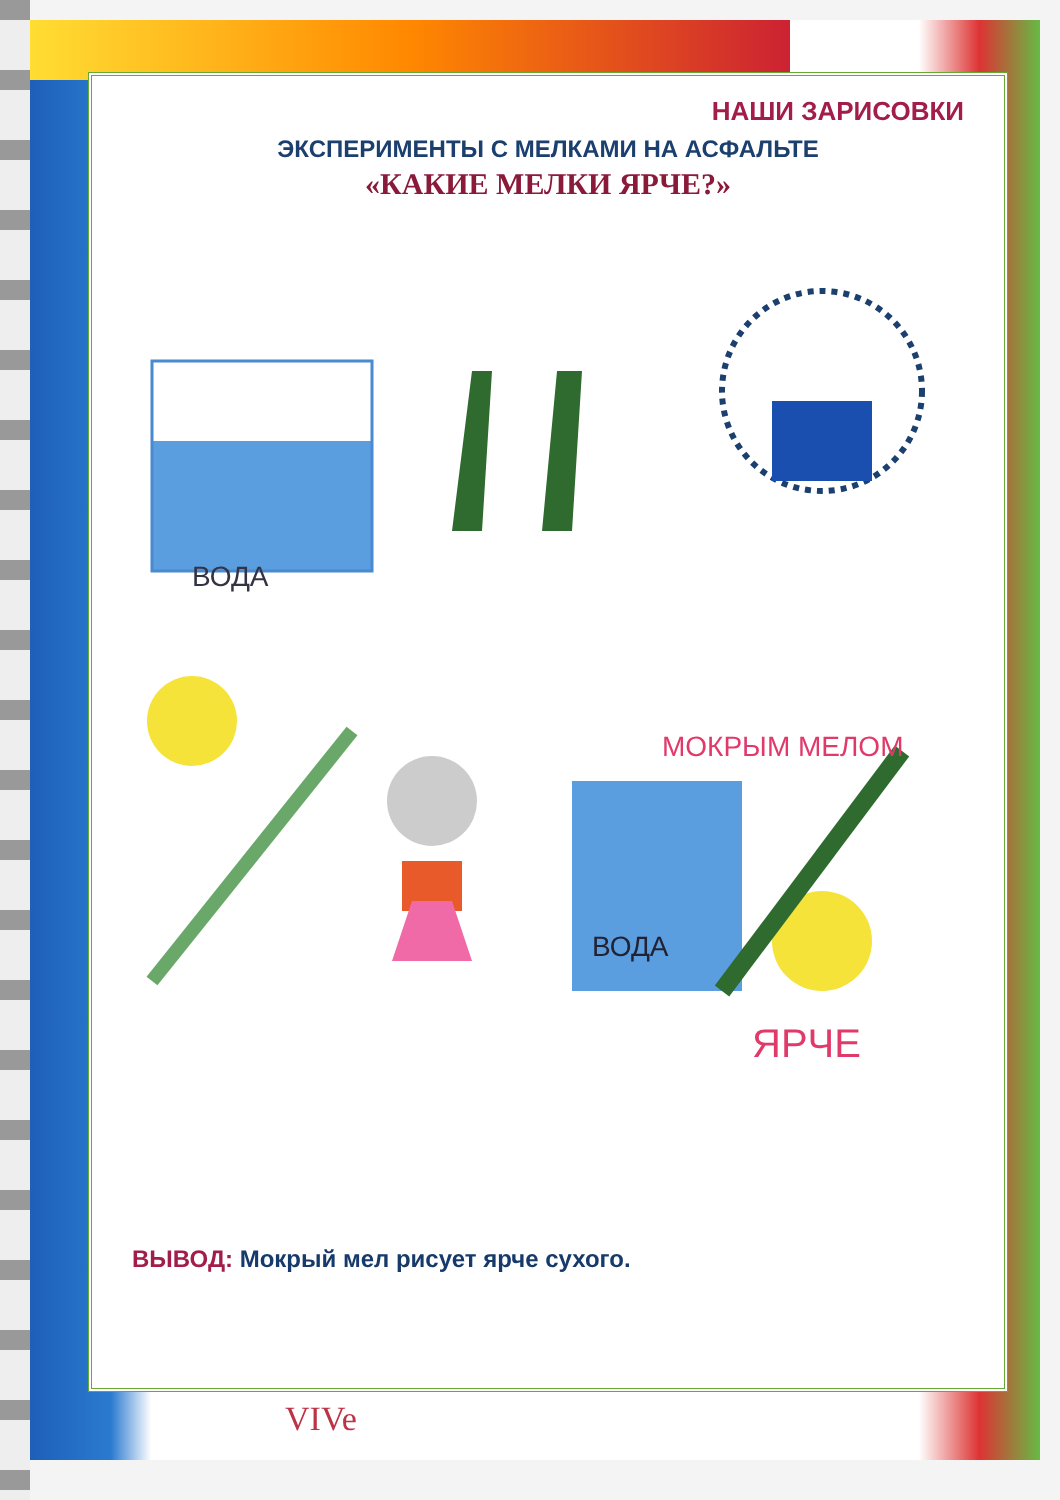НАШИ ЗАРИСОВКИ
ЭКСПЕРИМЕНТЫ С МЕЛКАМИ НА АСФАЛЬТЕ
«КАКИЕ МЕЛКИ ЯРЧЕ?»
ВОДА
ВОДА
МОКРЫМ МЕЛОМ
ЯРЧЕ
ВЫВОД: Мокрый мел рисует ярче сухого.
VIVe